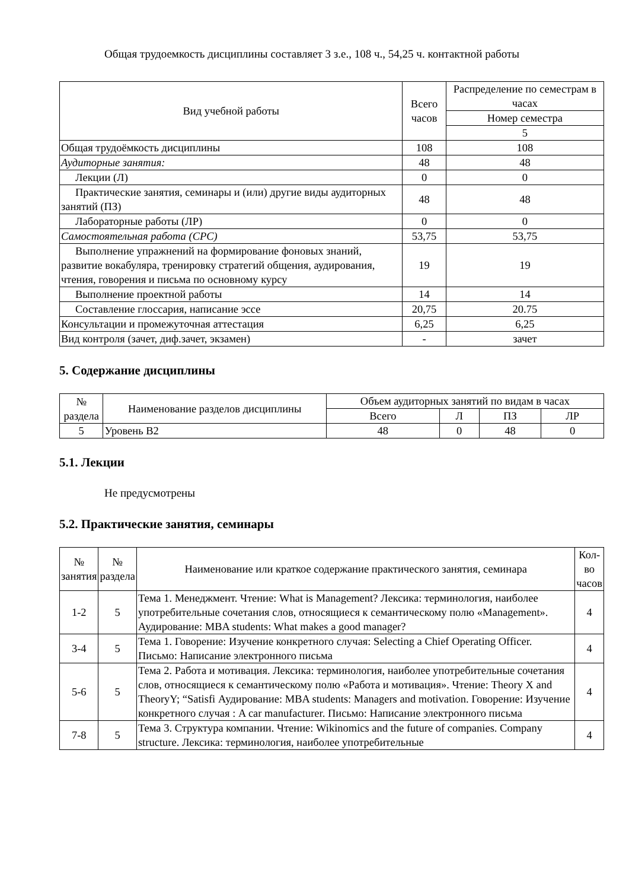Общая трудоемкость дисциплины составляет 3 з.е., 108 ч., 54,25 ч. контактной работы
| Вид учебной работы | Всего часов | Распределение по семестрам в часах |
| --- | --- | --- |
| | | Номер семестра |
| | | 5 |
| Общая трудоёмкость дисциплины | 108 | 108 |
| Аудиторные занятия: | 48 | 48 |
| Лекции (Л) | 0 | 0 |
| Практические занятия, семинары и (или) другие виды аудиторных занятий (ПЗ) | 48 | 48 |
| Лабораторные работы (ЛР) | 0 | 0 |
| Самостоятельная работа (СРС) | 53,75 | 53,75 |
| Выполнение упражнений на формирование фоновых знаний, развитие вокабуляра, тренировку стратегий общения, аудирования, чтения, говорения и письма по основному курсу | 19 | 19 |
| Выполнение проектной работы | 14 | 14 |
| Составление глоссария, написание эссе | 20,75 | 20.75 |
| Консультации и промежуточная аттестация | 6,25 | 6,25 |
| Вид контроля (зачет, диф.зачет, экзамен) | - | зачет |
5. Содержание дисциплины
| № раздела | Наименование разделов дисциплины | Объем аудиторных занятий по видам в часах | | | |
| --- | --- | --- | --- | --- | --- |
| | | Всего | Л | ПЗ | ЛР |
| 5 | Уровень В2 | 48 | 0 | 48 | 0 |
5.1. Лекции
Не предусмотрены
5.2. Практические занятия, семинары
| № занятия | № раздела | Наименование или краткое содержание практического занятия, семинара | Кол-во часов |
| --- | --- | --- | --- |
| 1-2 | 5 | Тема 1. Менеджмент. Чтение: What is Management? Лексика: терминология, наиболее употребительные сочетания слов, относящиеся к семантическому полю «Management». Аудирование: MBA students: What makes a good manager? | 4 |
| 3-4 | 5 | Тема 1. Говорение: Изучение конкретного случая: Selecting a Chief Operating Officer. Письмо: Написание электронного письма | 4 |
| 5-6 | 5 | Тема 2. Работа и мотивация. Лексика: терминология, наиболее употребительные сочетания слов, относящиеся к семантическому полю «Работа и мотивация». Чтение: Theory X and TheoryY; “Satisfi Аудирование: MBA students: Managers and motivation. Говорение: Изучение конкретного случая : A car manufacturer. Письмо: Написание электронного письма | 4 |
| 7-8 | 5 | Тема 3. Структура компании. Чтение: Wikinomics and the future of companies. Company structure. Лексика: терминология, наиболее употребительные | 4 |